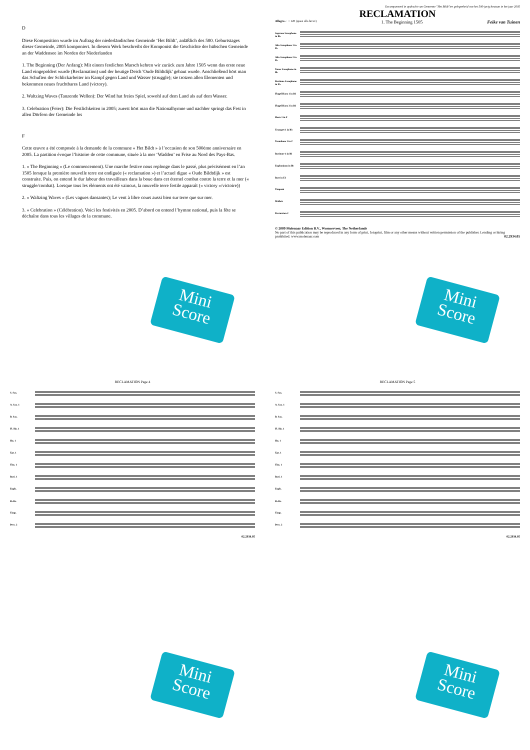D
Diese Komposition wurde im Auftrag der niederländischen Gemeinde ‘Het Bildt’, anläßlich des 500. Geburtstages dieser Gemeinde, 2005 komponiert. In diesem Werk beschreibt der Komponist die Geschichte der hübschen Gemeinde an der Waddensee im Norden der Niederlanden
1. The Beginning (Der Anfang): Mit einem festlichen Marsch kehren wir zurück zum Jahre 1505 wenn das erste neue Land eingepoldert wurde (Reclamation) und der heutige Deich 'Oude Bildtdijk' gebaut wurde. Anschließend hört man das Schuften der Schlickarbeiter im Kampf gegen Land und Wasser (struggle); sie trotzen allen Elementen und bekommen neues fruchtbares Land (victory).
2. Waltzing Waves (Tanzende Wellen): Der Wind hat freies Spiel, sowohl auf dem Land als auf dem Wasser.
3. Celebration (Feier): Die Festlichkeiten in 2005; zuerst hört man die Nationalhymne und nachher springt das Fest in allen Dörfern der Gemeinde los
F
Cette œuvre a été composée à la demande de la commune « Het Bildt » à l’occasion de son 500ème anniversaire en 2005. La partition évoque l’histoire de cette commune, située à la mer ‘Wadden’ en Frise au Nord des Pays-Bas.
1. « The Beginning » (Le commencement). Une marche festive nous replonge dans le passé, plus précisément en l’an 1505 lorsque la première nouvelle terre est endiguée (« reclamation ») et l’actuel digue « Oude Bildtdijk » est construite. Puis, on entend le dur labeur des travailleurs dans la boue dans cet éternel combat contre la terre et la mer (« struggle/combat). Lorsque tous les éléments ont été vaincus, la nouvelle terre fertile apparaît (« victory »/victoire))
2. « Waltzing Waves » (Les vagues dansantes); Le vent à libre cours aussi bien sur terre que sur mer.
3. « Celebration » (Célébration). Voici les festivités en 2005. D’abord on entend l’hymne national, puis la fête se déchaîne dans tous les villages de la commune.
Mini
Score
Gecomponeerd in opdracht van Gemeente "Het Bildt"ter gelegenheid van het 500-jarig bestaan in het jaar 2005
RECLAMATION
Allegro ♩= 120 (quasi alla breve) 1. The Beginning 1505 Feike van Tuinen
Soprano Saxophone in B♭
Alto Saxophone 1 in E♭
Alto Saxophone 2 in E♭
Tenor Saxophone in B♭
Baritone Saxophone in E♭
Flugel Horn 1 in B♭
Flugel Horn 3 in B♭
Horn 1 in F
Trumpet 1 in B♭
Trombone 1 in C
Baritone 1 in B♭
Euphonium in B♭
Bass in E♭
Timpani
Mallets
Percussion 2
© 2009 Molenaar Edition B.V., Wormerveer, The Netherlands
No part of this publication may be reproduced in any form of print, fotoprint, film or any other means without written permission of the publisher. Lending or hiring prohibited. www.molenaar.com 02.2934.05
Mini
Score
RECLAMATION Page 4
S. Sax.
A. Sax. 1
B. Sax.
Fl. Hn. 1
Hn. 1
Tpt. 1
Tbn. 1
Bari. 1
Euph.
E♭ Bs.
Timp.
Perc. 2
02.2934.05
Mini
Score
RECLAMATION Page 5
S. Sax.
A. Sax. 1
B. Sax.
Fl. Hn. 1
Hn. 1
Tpt. 1
Tbn. 1
Bari. 1
Euph.
E♭ Bs.
Timp.
Perc. 2
02.2934.05
Mini
Score